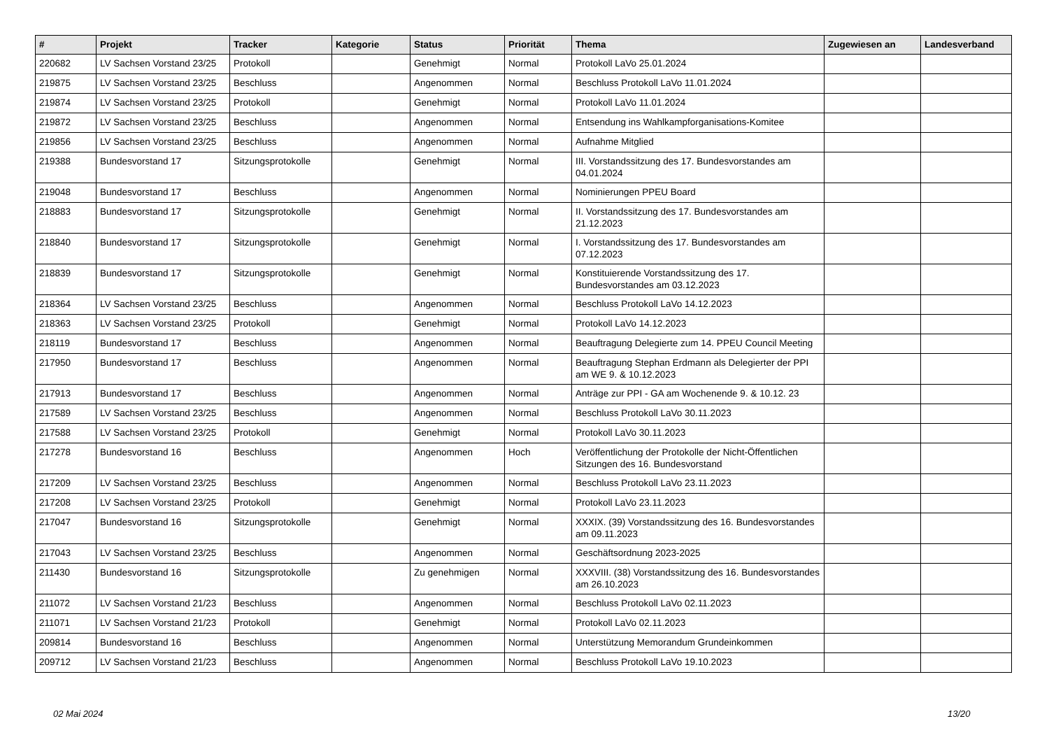| # | Projekt | Tracker | Kategorie | Status | Priorität | Thema | Zugewiesen an | Landesverband |
| --- | --- | --- | --- | --- | --- | --- | --- | --- |
| 220682 | LV Sachsen Vorstand 23/25 | Protokoll | | Genehmigt | Normal | Protokoll LaVo 25.01.2024 | | |
| 219875 | LV Sachsen Vorstand 23/25 | Beschluss | | Angenommen | Normal | Beschluss Protokoll LaVo 11.01.2024 | | |
| 219874 | LV Sachsen Vorstand 23/25 | Protokoll | | Genehmigt | Normal | Protokoll LaVo 11.01.2024 | | |
| 219872 | LV Sachsen Vorstand 23/25 | Beschluss | | Angenommen | Normal | Entsendung ins Wahlkampforganisations-Komitee | | |
| 219856 | LV Sachsen Vorstand 23/25 | Beschluss | | Angenommen | Normal | Aufnahme Mitglied | | |
| 219388 | Bundesvorstand 17 | Sitzungsprotokolle | | Genehmigt | Normal | III. Vorstandssitzung des 17. Bundesvorstandes am 04.01.2024 | | |
| 219048 | Bundesvorstand 17 | Beschluss | | Angenommen | Normal | Nominierungen PPEU Board | | |
| 218883 | Bundesvorstand 17 | Sitzungsprotokolle | | Genehmigt | Normal | II. Vorstandssitzung des 17. Bundesvorstandes am 21.12.2023 | | |
| 218840 | Bundesvorstand 17 | Sitzungsprotokolle | | Genehmigt | Normal | I. Vorstandssitzung des 17. Bundesvorstandes am 07.12.2023 | | |
| 218839 | Bundesvorstand 17 | Sitzungsprotokolle | | Genehmigt | Normal | Konstituierende Vorstandssitzung des 17. Bundesvorstandes am 03.12.2023 | | |
| 218364 | LV Sachsen Vorstand 23/25 | Beschluss | | Angenommen | Normal | Beschluss Protokoll LaVo 14.12.2023 | | |
| 218363 | LV Sachsen Vorstand 23/25 | Protokoll | | Genehmigt | Normal | Protokoll LaVo 14.12.2023 | | |
| 218119 | Bundesvorstand 17 | Beschluss | | Angenommen | Normal | Beauftragung Delegierte zum 14. PPEU Council Meeting | | |
| 217950 | Bundesvorstand 17 | Beschluss | | Angenommen | Normal | Beauftragung Stephan Erdmann als Delegierter der PPI am WE 9. & 10.12.2023 | | |
| 217913 | Bundesvorstand 17 | Beschluss | | Angenommen | Normal | Anträge zur PPI - GA am Wochenende 9. & 10.12. 23 | | |
| 217589 | LV Sachsen Vorstand 23/25 | Beschluss | | Angenommen | Normal | Beschluss Protokoll LaVo 30.11.2023 | | |
| 217588 | LV Sachsen Vorstand 23/25 | Protokoll | | Genehmigt | Normal | Protokoll LaVo 30.11.2023 | | |
| 217278 | Bundesvorstand 16 | Beschluss | | Angenommen | Hoch | Veröffentlichung der Protokolle der Nicht-Öffentlichen Sitzungen des 16. Bundesvorstand | | |
| 217209 | LV Sachsen Vorstand 23/25 | Beschluss | | Angenommen | Normal | Beschluss Protokoll LaVo 23.11.2023 | | |
| 217208 | LV Sachsen Vorstand 23/25 | Protokoll | | Genehmigt | Normal | Protokoll LaVo 23.11.2023 | | |
| 217047 | Bundesvorstand 16 | Sitzungsprotokolle | | Genehmigt | Normal | XXXIX. (39) Vorstandssitzung des 16. Bundesvorstandes am 09.11.2023 | | |
| 217043 | LV Sachsen Vorstand 23/25 | Beschluss | | Angenommen | Normal | Geschäftsordnung 2023-2025 | | |
| 211430 | Bundesvorstand 16 | Sitzungsprotokolle | | Zu genehmigen | Normal | XXXVIII. (38) Vorstandssitzung des 16. Bundesvorstandes am 26.10.2023 | | |
| 211072 | LV Sachsen Vorstand 21/23 | Beschluss | | Angenommen | Normal | Beschluss Protokoll LaVo 02.11.2023 | | |
| 211071 | LV Sachsen Vorstand 21/23 | Protokoll | | Genehmigt | Normal | Protokoll LaVo 02.11.2023 | | |
| 209814 | Bundesvorstand 16 | Beschluss | | Angenommen | Normal | Unterstützung Memorandum Grundeinkommen | | |
| 209712 | LV Sachsen Vorstand 21/23 | Beschluss | | Angenommen | Normal | Beschluss Protokoll LaVo 19.10.2023 | | |
02 Mai 2024 13/20